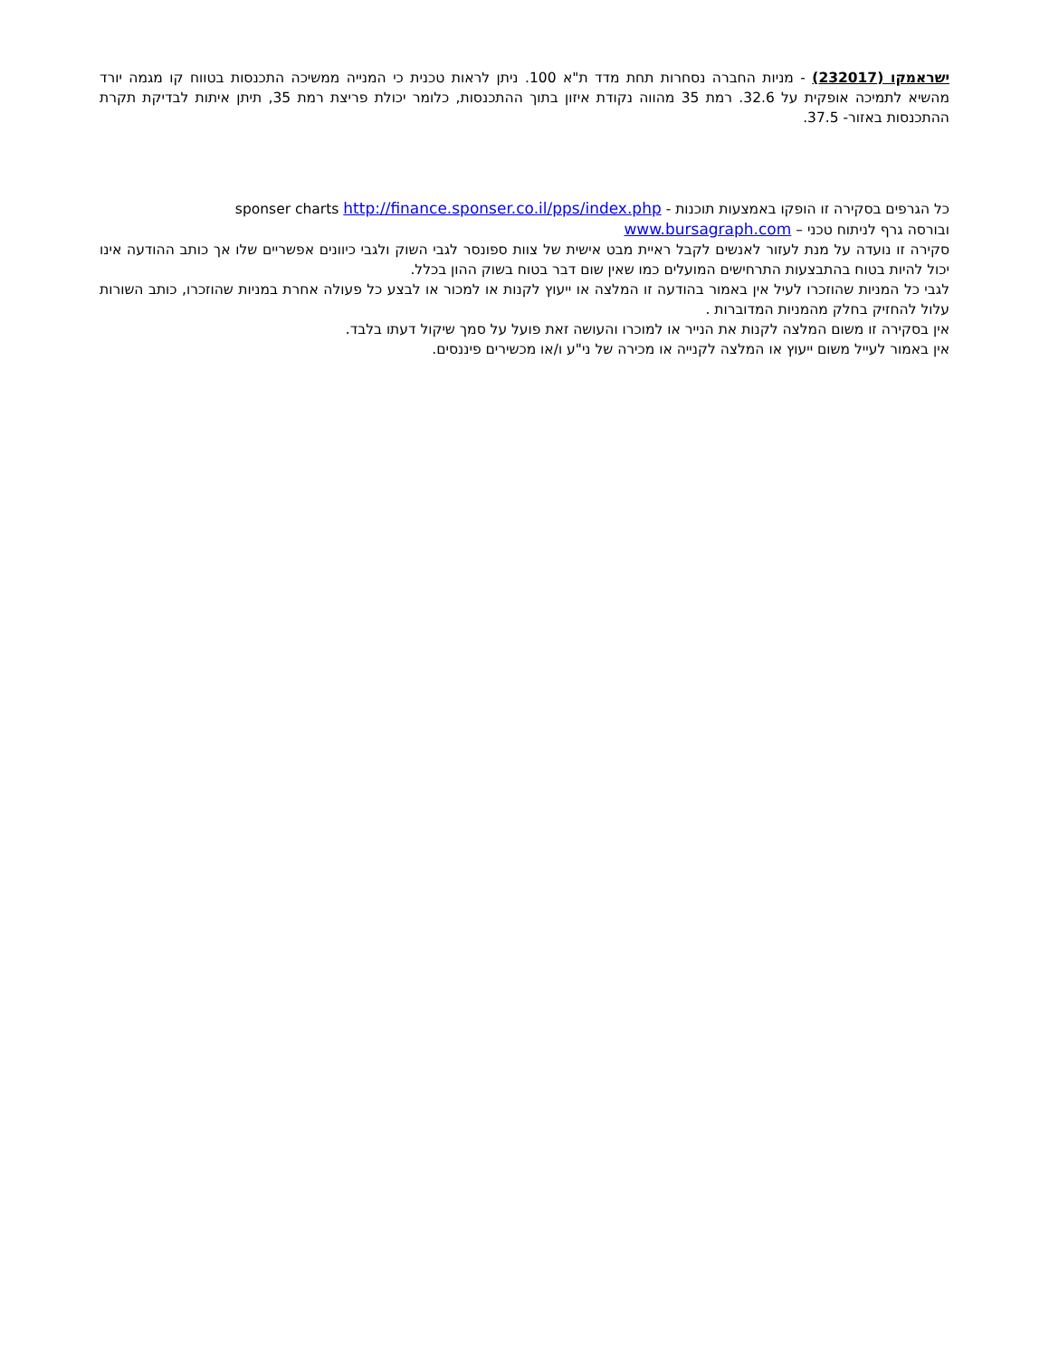ישראמקו (232017) - מניות החברה נסחרות תחת מדד ת"א 100. ניתן לראות טכנית כי המנייה ממשיכה התכנסות בטווח קו מגמה יורד מהשיא לתמיכה אופקית על 32.6. רמת 35 מהווה נקודת איזון בתוך ההתכנסות, כלומר יכולת פריצת רמת 35, תיתן איתות לבדיקת תקרת ההתכנסות באזור- 37.5.
כל הגרפים בסקירה זו הופקו באמצעות תוכנות - sponser charts http://finance.sponser.co.il/pps/index.php
ובורסה גרף לניתוח טכני – www.bursagraph.com
סקירה זו נועדה על מנת לעזור לאנשים לקבל ראיית מבט אישית של צוות ספונסר לגבי השוק ולגבי כיוונים אפשריים שלו אך כותב ההודעה אינו יכול להיות בטוח בהתבצעות התרחישים המועלים כמו שאין שום דבר בטוח בשוק ההון בכלל.
לגבי כל המניות שהוזכרו לעיל אין באמור בהודעה זו המלצה או ייעוץ לקנות או למכור או לבצע כל פעולה אחרת במניות שהוזכרו, כותב השורות עלול להחזיק בחלק מהמניות המדוברות .
אין בסקירה זו משום המלצה לקנות את הנייר או למוכרו והעושה זאת פועל על סמך שיקול דעתו בלבד.
אין באמור לעייל משום ייעוץ או המלצה לקנייה או מכירה של ני"ע ו/או מכשירים פיננסים.